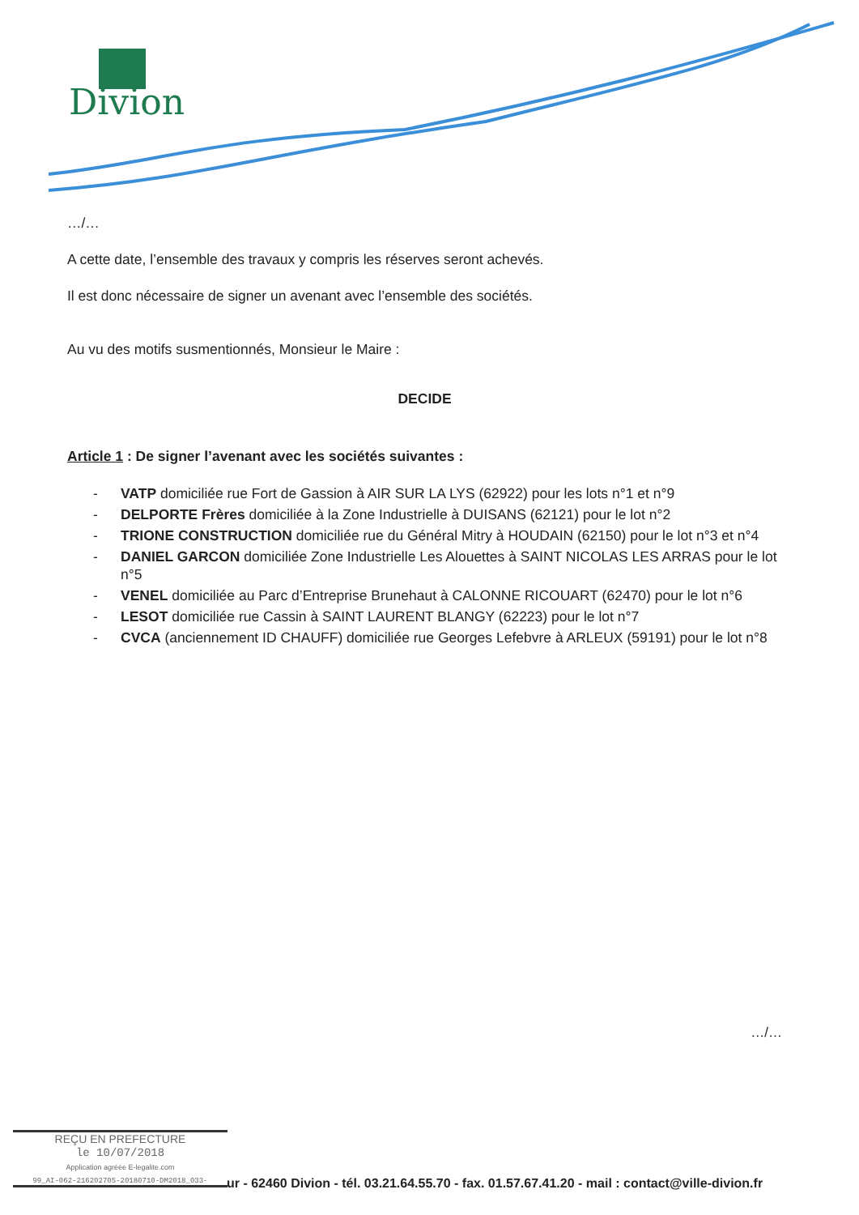Divion
…/…
A cette date, l’ensemble des travaux y compris les réserves seront achevés.
Il est donc nécessaire de signer un avenant avec l’ensemble des sociétés.
Au vu des motifs susmentionnés, Monsieur le Maire :
DECIDE
Article 1 : De signer l’avenant avec les sociétés suivantes :
- VATP domiciliée rue Fort de Gassion à AIR SUR LA LYS (62922) pour les lots n°1 et n°9
- DELPORTE Frères domiciliée à la Zone Industrielle à DUISANS (62121) pour le lot n°2
- TRIONE CONSTRUCTION domiciliée rue du Général Mitry à HOUDAIN (62150) pour le lot n°3 et n°4
- DANIEL GARCON domiciliée Zone Industrielle Les Alouettes à SAINT NICOLAS LES ARRAS pour le lot n°5
- VENEL domiciliée au Parc d’Entreprise Brunehaut à CALONNE RICOUART (62470) pour le lot n°6
- LESOT domiciliée rue Cassin à SAINT LAURENT BLANGY (62223) pour le lot n°7
- CVCA (anciennement ID CHAUFF) domiciliée rue Georges Lefebvre à ARLEUX (59191) pour le lot n°8
…/…
REÇU EN PREFECTURE
le 10/07/2018
Application agréée E-legalite.com
99_AI-062-216202705-20180710-DM2018_033-
ur - 62460 Divion - tél. 03.21.64.55.70 - fax. 01.57.67.41.20 - mail : contact@ville-divion.fr